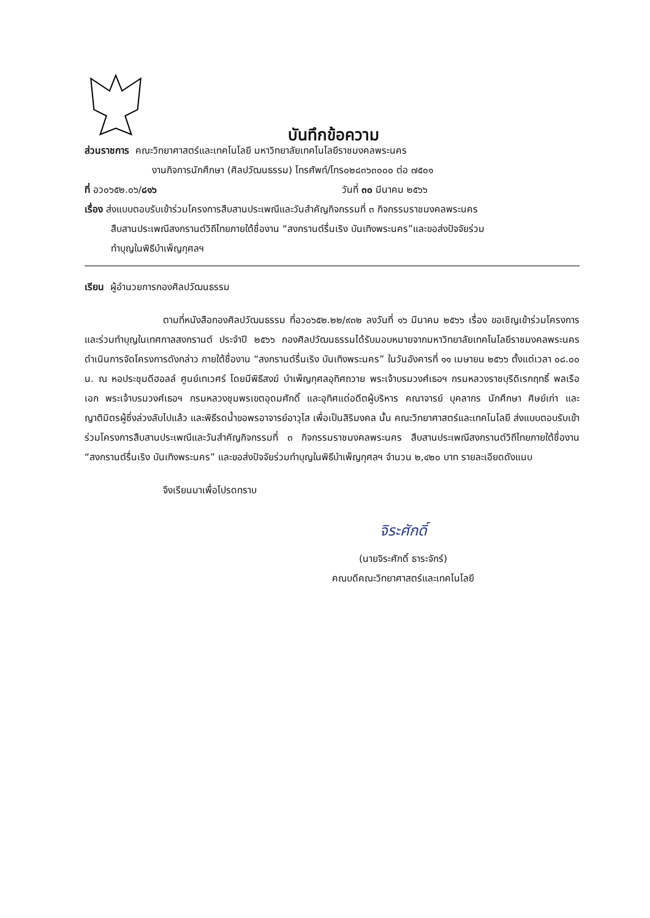บันทึกข้อความ
ส่วนราชการ คณะวิทยาศาสตร์และเทคโนโลยี มหาวิทยาลัยเทคโนโลยีราชมงคลพระนคร
งานกิจการนักศึกษา (ศิลปวัฒนธรรม) โทรศัพท์/โทร๐๒๘๓๖๓๐๐๐ ต่อ ๗๕๐๑
ที่ อว๐๖๕๒.๐๖/๘๑๖ วันที่ ๓๐ มีนาคม ๒๕๖๖
เรื่อง ส่งแบบตอบรับเข้าร่วมโครงการสืบสานประเพณีและวันสำคัญกิจกรรมที่ ๓ กิจกรรมราชมงคลพระนคร
สืบสานประเพณีสงกรานต์วิถีไทยภายใต้ชื่องาน “สงกรานต์รื่นเริง บันเทิงพระนคร”และขอส่งปัจจัยร่วม
ทำบุญในพิธีบำเพ็ญกุศลฯ
เรียน ผู้อำนวยการกองศิลปวัฒนธรรม
ตามที่หนังสือกองศิลปวัฒนธรรม ที่อว๐๖๕๒.๒๒/๙๓๒ ลงวันที่ ๑๖ มีนาคม ๒๕๖๖ เรื่อง ขอเชิญเข้าร่วมโครงการและร่วมทำบุญในเทศกาลสงกรานต์ ประจำปี ๒๕๖๖ กองศิลปวัฒนธรรมได้รับมอบหมายจากมหาวิทยาลัยเทคโนโลยีราชมงคลพระนคร ดำเนินการจัดโครงการดังกล่าว ภายใต้ชื่องาน “สงกรานต์รื่นเริง บันเทิงพระนคร” ในวันอังคารที่ ๑๑ เมษายน ๒๕๖๖ ตั้งแต่เวลา ๐๘.๐๐ น. ณ หอประชุมดีฮอลล์ ศูนย์เทเวศร์ โดยมีพิธีสงฆ์ บำเพ็ญกุศลอุทิศถวาย พระเจ้าบรมวงศ์เธอฯ กรมหลวงราชบุรีดิเรกฤทธิ์ พลเรือเอก พระเจ้าบรมวงศ์เธอฯ กรมหลวงชุมพรเขตอุดมศักดิ์ และอุทิศแด่อดีตผู้บริหาร คณาจารย์ บุคลากร นักศึกษา ศิษย์เก่า และญาติมิตรผู้ซึ่งล่วงลับไปแล้ว และพิธีรดน้ำขอพรอาจารย์อาวุโส เพื่อเป็นสิริมงคล นั้น คณะวิทยาศาสตร์และเทคโนโลยี ส่งแบบตอบรับเข้าร่วมโครงการสืบสานประเพณีและวันสำคัญกิจกรรมที่ ๓ กิจกรรมราชมงคลพระนคร สืบสานประเพณีสงกรานต์วิถีไทยภายใต้ชื่องาน “สงกรานต์รื่นเริง บันเทิงพระนคร” และขอส่งปัจจัยร่วมทำบุญในพิธีบำเพ็ญกุศลฯ จำนวน ๒,๔๒๐ บาท รายละเอียดดังแนบ
จึงเรียนมาเพื่อโปรดทราบ
จิระศักดิ์
(นายจิระศักดิ์ ธาระจักร์)
คณบดีคณะวิทยาศาสตร์และเทคโนโลยี